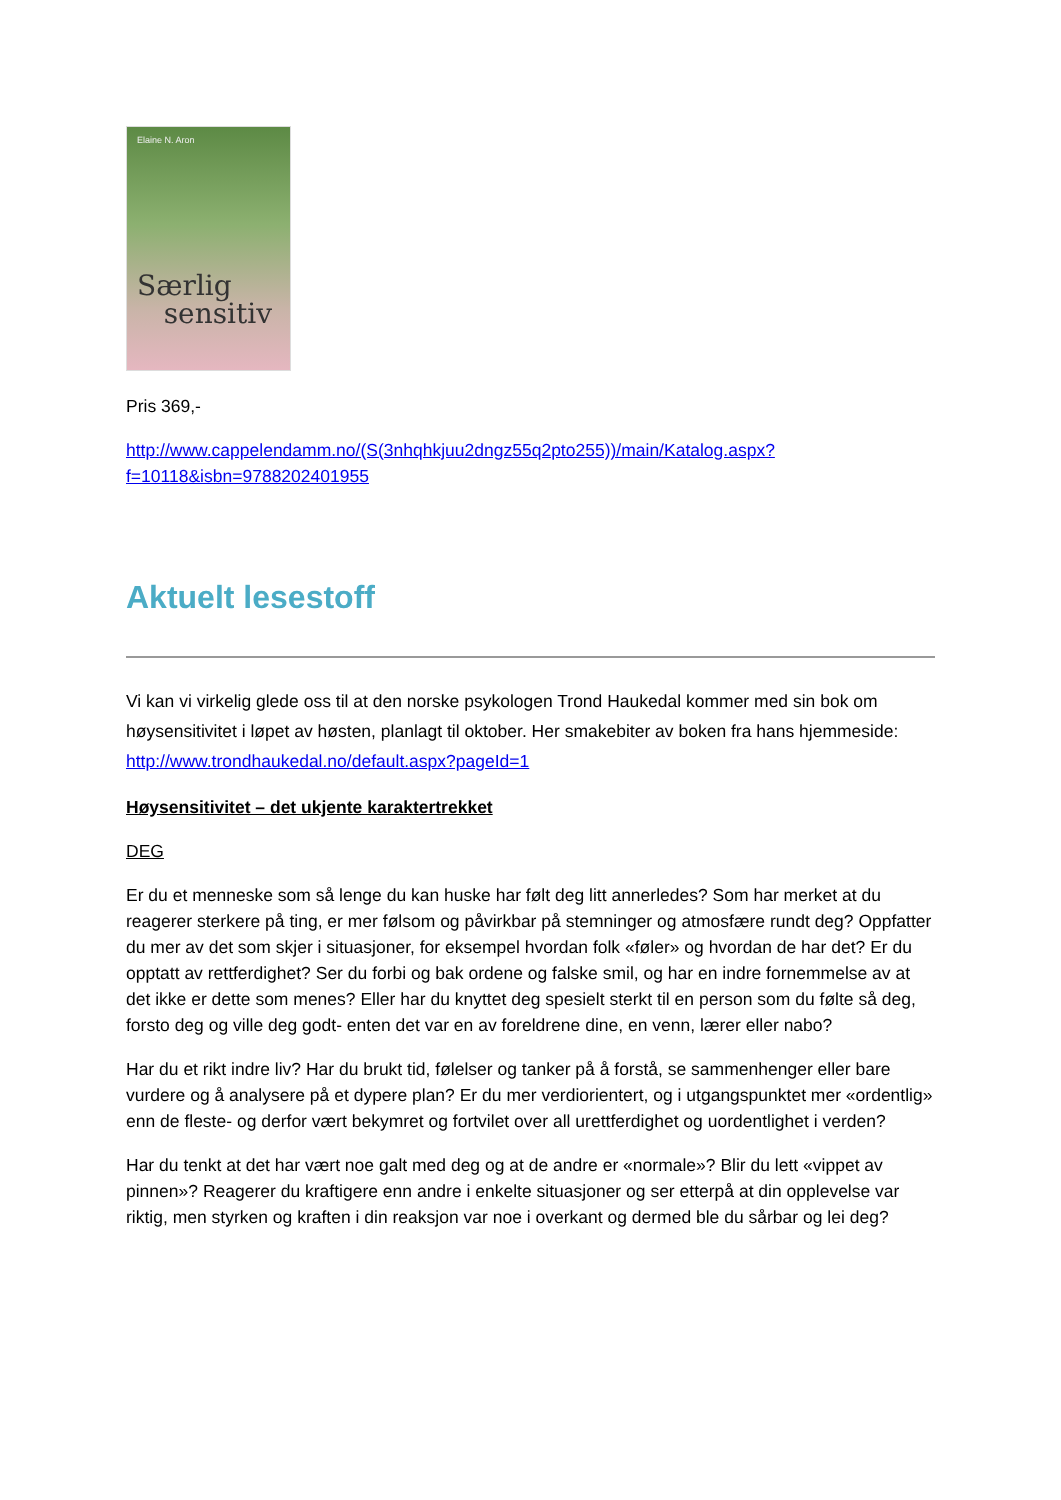Elaine N. Aron
Særlig
sensitiv
Pris 369,-
http://www.cappelendamm.no/(S(3nhqhkjuu2dngz55q2pto255))/main/Katalog.aspx?f=10118&isbn=9788202401955
Aktuelt lesestoff
Vi kan vi virkelig glede oss til at den norske psykologen Trond Haukedal kommer med sin bok om høysensitivitet i løpet av høsten, planlagt til oktober. Her smakebiter av boken fra hans hjemmeside: http://www.trondhaukedal.no/default.aspx?pageId=1
Høysensitivitet – det ukjente karaktertrekket
DEG
Er du et menneske som så lenge du kan huske har følt deg litt annerledes? Som har merket at du reagerer sterkere på ting, er mer følsom og påvirkbar på stemninger og atmosfære rundt deg? Oppfatter du mer av det som skjer i situasjoner, for eksempel hvordan folk «føler» og hvordan de har det? Er du opptatt av rettferdighet? Ser du forbi og bak ordene og falske smil, og har en indre fornemmelse av at det ikke er dette som menes? Eller har du knyttet deg spesielt sterkt til en person som du følte så deg, forsto deg og ville deg godt- enten det var en av foreldrene dine, en venn, lærer eller nabo?
Har du et rikt indre liv? Har du brukt tid, følelser og tanker på å forstå, se sammenhenger eller bare vurdere og å analysere på et dypere plan? Er du mer verdiorientert, og i utgangspunktet mer «ordentlig» enn de fleste- og derfor vært bekymret og fortvilet over all urettferdighet og uordentlighet i verden?
Har du tenkt at det har vært noe galt med deg og at de andre er «normale»? Blir du lett «vippet av pinnen»? Reagerer du kraftigere enn andre i enkelte situasjoner og ser etterpå at din opplevelse var riktig, men styrken og kraften i din reaksjon var noe i overkant og dermed ble du sårbar og lei deg?